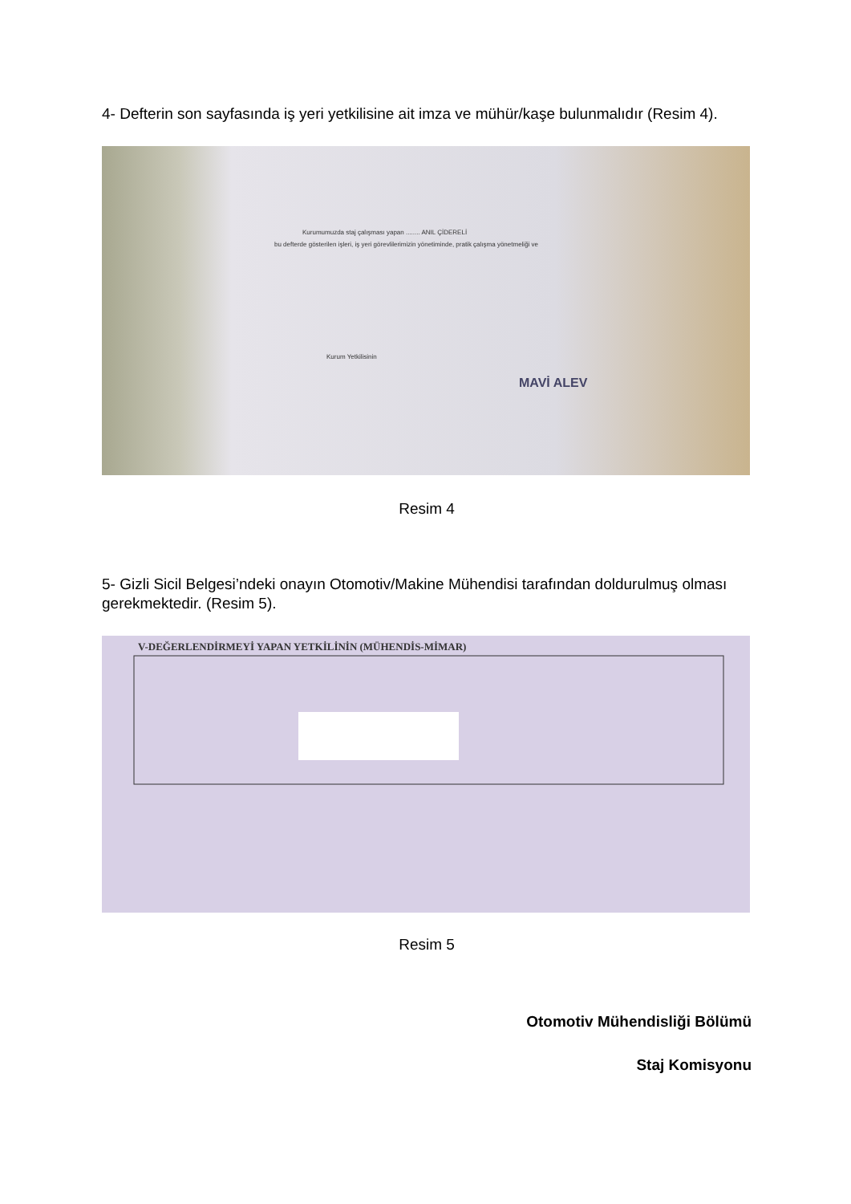4- Defterin son sayfasında iş yeri yetkilisine ait imza ve mühür/kaşe bulunmalıdır (Resim 4).
Kurumumuzda staj çalışması yapan ........ ANIL ÇİDERELİ
bu defterde gösterilen işleri, iş yeri görevlilerimizin yönetiminde, pratik çalışma yönetmeliği ve
Kurum Yetkilisinin
MAVİ ALEV
Resim 4
5- Gizli Sicil Belgesi’ndeki onayın Otomotiv/Makine Mühendisi tarafından doldurulmuş olması gerekmektedir. (Resim 5).
V-DEĞERLENDİRMEYİ YAPAN YETKİLİNİN (MÜHENDİS-MİMAR)
Resim 5
Otomotiv Mühendisliği Bölümü
Staj Komisyonu